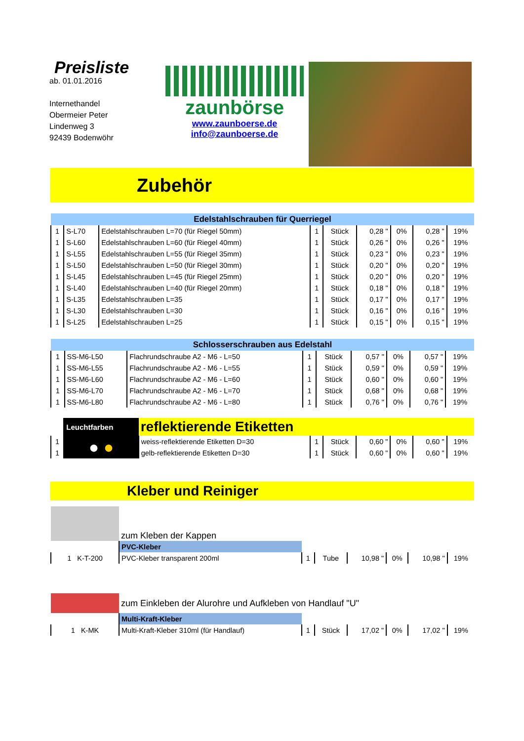Preisliste
ab. 01.01.2016
Internethandel
Obermeier Peter
Lindenweg 3
92439 Bodenwöhr
zaunbörse
www.zaunboerse.de
info@zaunboerse.de
Zubehör
| Edelstahlschrauben für Querriegel | | | | | | | | |
| --- | --- | --- | --- | --- | --- | --- | --- | --- |
| 1 | S-L70 | Edelstahlschrauben L=70 (für Riegel 50mm) | 1 | Stück | 0,28 " | 0% | 0,28 " | 19% |
| 1 | S-L60 | Edelstahlschrauben L=60 (für Riegel 40mm) | 1 | Stück | 0,26 " | 0% | 0,26 " | 19% |
| 1 | S-L55 | Edelstahlschrauben L=55 (für Riegel 35mm) | 1 | Stück | 0,23 " | 0% | 0,23 " | 19% |
| 1 | S-L50 | Edelstahlschrauben L=50 (für Riegel 30mm) | 1 | Stück | 0,20 " | 0% | 0,20 " | 19% |
| 1 | S-L45 | Edelstahlschrauben L=45 (für Riegel 25mm) | 1 | Stück | 0,20 " | 0% | 0,20 " | 19% |
| 1 | S-L40 | Edelstahlschrauben L=40 (für Riegel 20mm) | 1 | Stück | 0,18 " | 0% | 0,18 " | 19% |
| 1 | S-L35 | Edelstahlschrauben L=35 | 1 | Stück | 0,17 " | 0% | 0,17 " | 19% |
| 1 | S-L30 | Edelstahlschrauben L=30 | 1 | Stück | 0,16 " | 0% | 0,16 " | 19% |
| 1 | S-L25 | Edelstahlschrauben L=25 | 1 | Stück | 0,15 " | 0% | 0,15 " | 19% |
| Schlosserschrauben aus Edelstahl | | | | | | | | |
| --- | --- | --- | --- | --- | --- | --- | --- | --- |
| 1 | SS-M6-L50 | Flachrundschraube A2 - M6 - L=50 | 1 | Stück | 0,57 " | 0% | 0,57 " | 19% |
| 1 | SS-M6-L55 | Flachrundschraube A2 - M6 - L=55 | 1 | Stück | 0,59 " | 0% | 0,59 " | 19% |
| 1 | SS-M6-L60 | Flachrundschraube A2 - M6 - L=60 | 1 | Stück | 0,60 " | 0% | 0,60 " | 19% |
| 1 | SS-M6-L70 | Flachrundschraube A2 - M6 - L=70 | 1 | Stück | 0,68 " | 0% | 0,68 " | 19% |
| 1 | SS-M6-L80 | Flachrundschraube A2 - M6 - L=80 | 1 | Stück | 0,76 " | 0% | 0,76 " | 19% |
| | Leuchtfarben | reflektierende Etiketten | | | | | | |
| 1 | ● ● | weiss-reflektierende Etiketten D=30 | 1 | Stück | 0,60 " | 0% | 0,60 " | 19% |
| 1 | | gelb-reflektierende Etiketten D=30 | 1 | Stück | 0,60 " | 0% | 0,60 " | 19% |
Kleber und Reiniger
| | zum Kleben der Kappen | | | | | | |
| | PVC-Kleber | | | | | | |
| 1 K-T-200 | PVC-Kleber transparent 200ml | 1 | Tube | 10,98 " | 0% | 10,98 " | 19% |
| | zum Einkleben der Alurohre und Aufkleben von Handlauf "U" | | | | | | |
| | Multi-Kraft-Kleber | | | | | | |
| 1 K-MK | Multi-Kraft-Kleber 310ml (für Handlauf) | 1 | Stück | 17,02 " | 0% | 17,02 " | 19% |